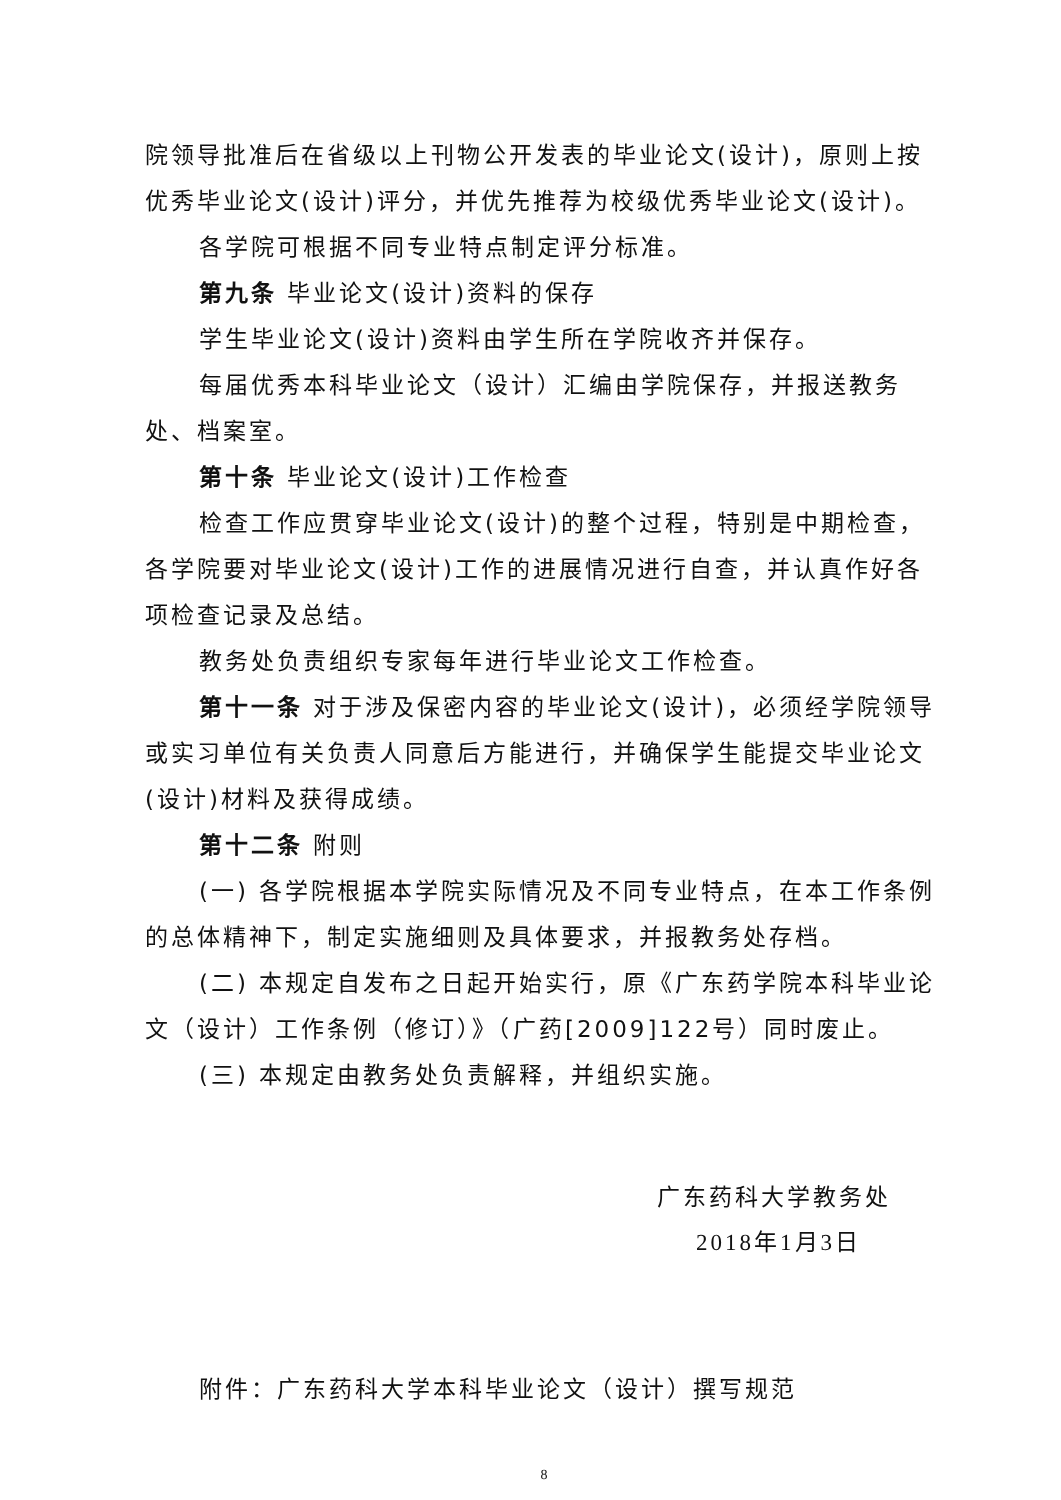院领导批准后在省级以上刊物公开发表的毕业论文(设计)，原则上按优秀毕业论文(设计)评分，并优先推荐为校级优秀毕业论文(设计)。
各学院可根据不同专业特点制定评分标准。
第九条 毕业论文(设计)资料的保存
学生毕业论文(设计)资料由学生所在学院收齐并保存。
每届优秀本科毕业论文（设计）汇编由学院保存，并报送教务处、档案室。
第十条 毕业论文(设计)工作检查
检查工作应贯穿毕业论文(设计)的整个过程，特别是中期检查，各学院要对毕业论文(设计)工作的进展情况进行自查，并认真作好各项检查记录及总结。
教务处负责组织专家每年进行毕业论文工作检查。
第十一条 对于涉及保密内容的毕业论文(设计)，必须经学院领导或实习单位有关负责人同意后方能进行，并确保学生能提交毕业论文(设计)材料及获得成绩。
第十二条 附则
(一) 各学院根据本学院实际情况及不同专业特点，在本工作条例的总体精神下，制定实施细则及具体要求，并报教务处存档。
(二) 本规定自发布之日起开始实行，原《广东药学院本科毕业论文（设计）工作条例（修订）》（广药[2009]122号）同时废止。
(三) 本规定由教务处负责解释，并组织实施。
广东药科大学教务处
2018年1月3日
附件：广东药科大学本科毕业论文（设计）撰写规范
8